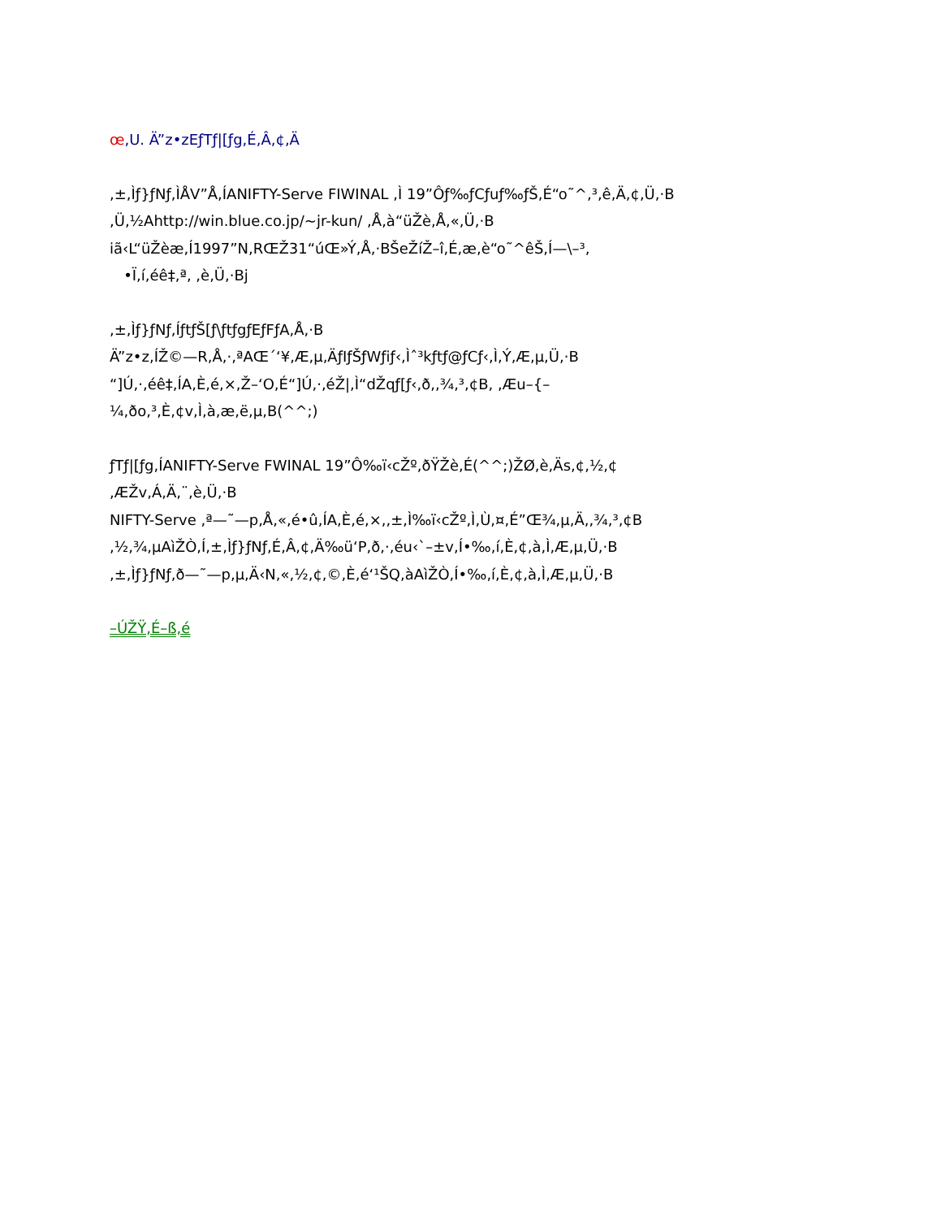œ,U. Ä”z•zEƒTƒ|[ƒg,É,Â,¢,Ä
,±,Ìƒ}ƒNƒ,ÌÅV”Å,ÍANIFTY-Serve FIWINAL ,Ì 19”Ôƒ‰ƒCƒuƒ‰ƒŠ,É“o˜^,³,ê,Ä,¢,Ü,·B
,Ü,½Ahttp://win.blue.co.jp/~jr-kun/ ,Å,à“üŽè,Å,«,Ü,·B
iã‹L“üŽèæ,Í1997”N,RŒŽ31“úŒ»Ý,Å,·BŠeŽíŽ–î,É,æ,è“o˜^êŠ,Í—\–³,­
•Ï,í,éê‡,ª, ,è,Ü,·Bj
,±,Ìƒ}ƒNƒ,ÍƒtƒŠ[ƒ\ƒtƒgƒEƒFƒA,Å,·B
Ä”z•z,ÍŽ©—R,Å,·,ªAŒ´‘¥,Æ,µ,ÄƒIƒŠƒWƒiƒ‹,Ìˆ³kƒtƒ@ƒCƒ‹,Ì,Ý,Æ,µ,Ü,·B
“]Ú,·,éê‡,ÍA,È,é,×,Ž–‘O,É“]Ú,·,éŽ|,Ì“dŽqƒ[ƒ‹,ð,,¾,³,¢B, ,Æu–{–
¼,ðo,³,È,¢v,Ì,à,æ,ë,µ,B(^^;)
ƒTƒ|[ƒg,ÍANIFTY-Serve FWINAL 19”Ô‰ï‹cŽº,ðŸŽè,É(^^;)ŽØ,è,Äs,¢,½,¢
,ÆŽv,Á,Ä,¨,è,Ü,·B
NIFTY-Serve ,ª—˜—p,Å,«,é•û,ÍA,È,é,×,,±,Ì‰ï‹cŽº,Ì,Ù,¤,É”Œ¾,µ,Ä,,¾,³,¢B
,½,¾,µAìŽÒ,Í,±,Ìƒ}ƒNƒ,É,Â,¢,Ä‰ü‘P,ð,·,éu‹`–±v,Í•‰,í,È,¢,à,Ì,Æ,µ,Ü,·B
,±,Ìƒ}ƒNƒ,ð—˜—p,µ,Ä‹N,«,½,¢,©,È,é‘¹ŠQ,àAìŽÒ,Í•‰,í,È,¢,à,Ì,Æ,µ,Ü,·B
–ÚŽŸ,É–ß,é